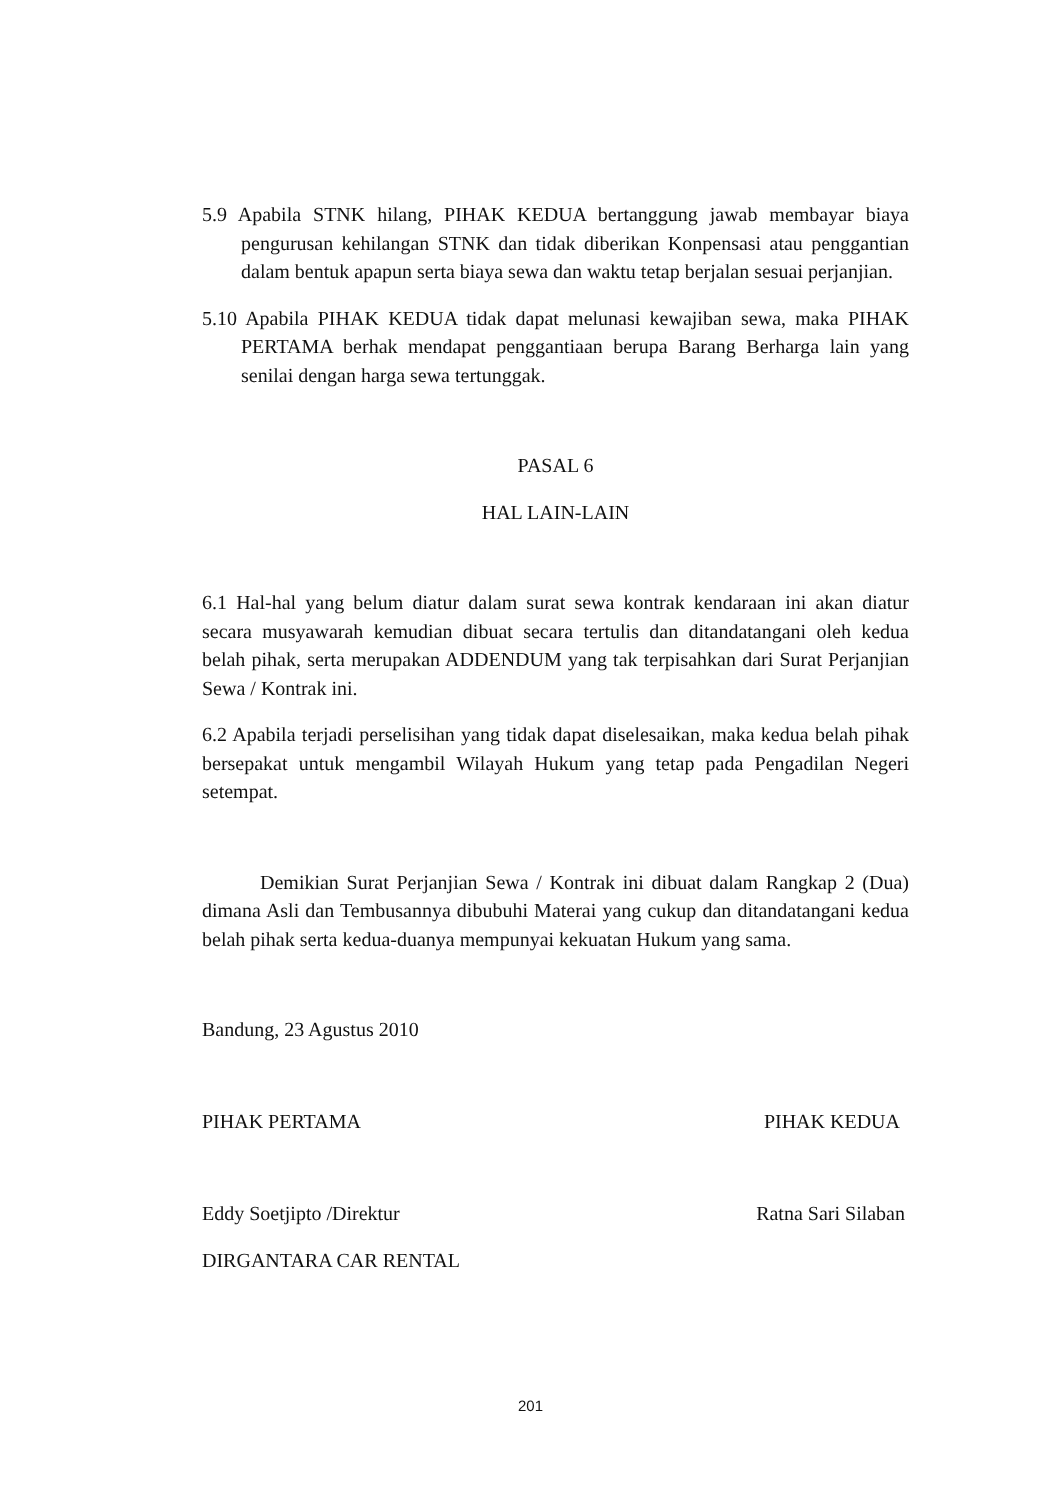5.9 Apabila STNK hilang, PIHAK KEDUA bertanggung jawab membayar biaya pengurusan kehilangan STNK dan tidak diberikan Konpensasi atau penggantian dalam bentuk apapun serta biaya sewa dan waktu tetap berjalan sesuai perjanjian.
5.10 Apabila PIHAK KEDUA tidak dapat melunasi kewajiban sewa, maka PIHAK PERTAMA berhak mendapat penggantiaan berupa Barang Berharga lain yang senilai dengan harga sewa tertunggak.
PASAL 6
HAL LAIN-LAIN
6.1 Hal-hal yang belum diatur dalam surat sewa kontrak kendaraan ini akan diatur secara musyawarah kemudian dibuat secara tertulis dan ditandatangani oleh kedua belah pihak, serta merupakan ADDENDUM yang tak terpisahkan dari Surat Perjanjian Sewa / Kontrak ini.
6.2 Apabila terjadi perselisihan yang tidak dapat diselesaikan, maka kedua belah pihak bersepakat untuk mengambil Wilayah Hukum yang tetap pada Pengadilan Negeri setempat.
Demikian Surat Perjanjian Sewa / Kontrak ini dibuat dalam Rangkap 2 (Dua) dimana Asli dan Tembusannya dibubuhi Materai yang cukup dan ditandatangani kedua belah pihak serta kedua-duanya mempunyai kekuatan Hukum yang sama.
Bandung, 23 Agustus 2010
PIHAK PERTAMA PIHAK KEDUA
Eddy Soetjipto /Direktur Ratna Sari Silaban
DIRGANTARA CAR RENTAL
201